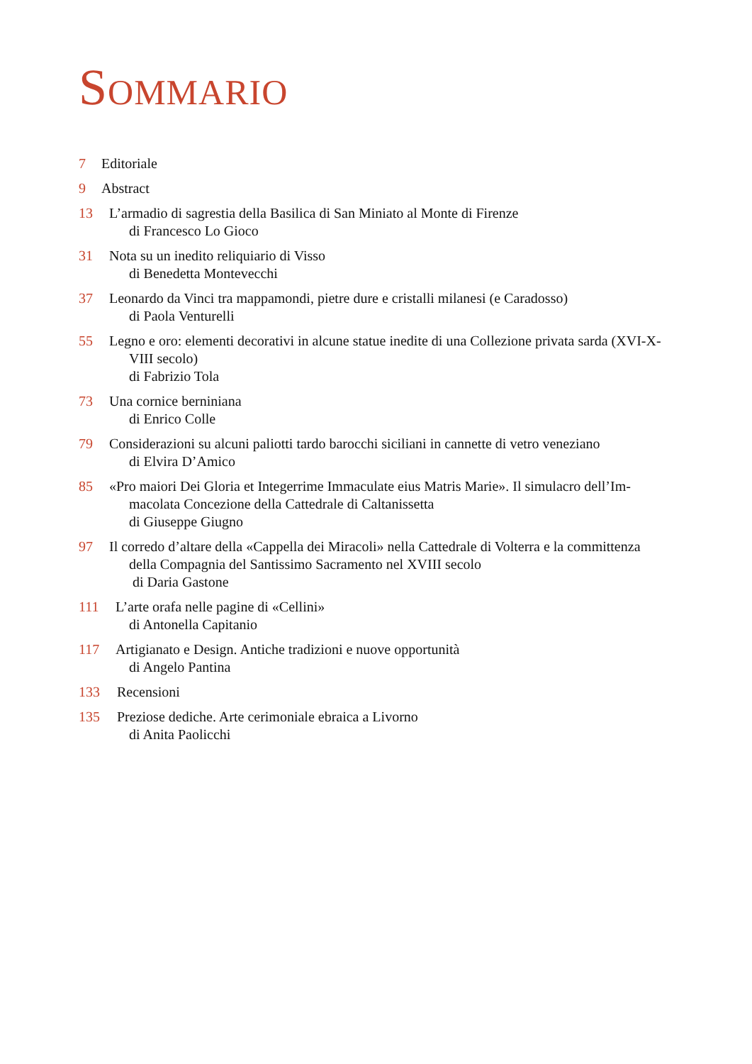SOMMARIO
7 Editoriale
9 Abstract
13 L’armadio di sagrestia della Basilica di San Miniato al Monte di Firenze
di Francesco Lo Gioco
31 Nota su un inedito reliquiario di Visso
di Benedetta Montevecchi
37 Leonardo da Vinci tra mappamondi, pietre dure e cristalli milanesi (e Caradosso)
di Paola Venturelli
55 Legno e oro: elementi decorativi in alcune statue inedite di una Collezione privata sarda (XVI-X-
VIII secolo)
di Fabrizio Tola
73 Una cornice berniniana
di Enrico Colle
79 Considerazioni su alcuni paliotti tardo barocchi siciliani in cannette di vetro veneziano
di Elvira D’Amico
85 «Pro maiori Dei Gloria et Integerrime Immaculate eius Matris Marie». Il simulacro dell’Im-
macolata Concezione della Cattedrale di Caltanissetta
di Giuseppe Giugno
97 Il corredo d’altare della «Cappella dei Miracoli» nella Cattedrale di Volterra e la committenza
della Compagnia del Santissimo Sacramento nel XVIII secolo
di Daria Gastone
111 L’arte orafa nelle pagine di «Cellini»
di Antonella Capitanio
117 Artigianato e Design. Antiche tradizioni e nuove opportunità
di Angelo Pantina
133 Recensioni
135 Preziose dediche. Arte cerimoniale ebraica a Livorno
di Anita Paolicchi